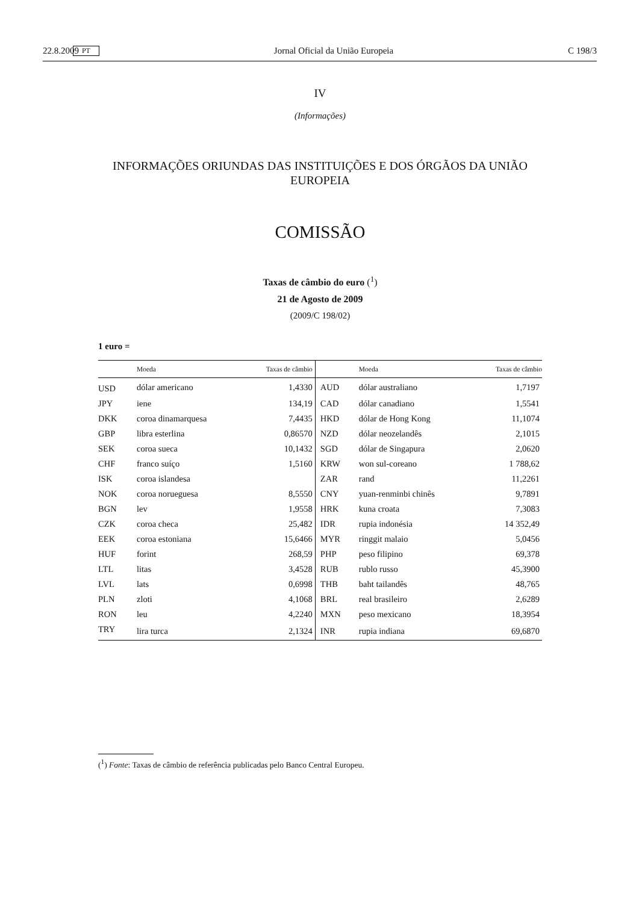22.8.2009 PT Jornal Oficial da União Europeia C 198/3
IV
(Informações)
INFORMAÇÕES ORIUNDAS DAS INSTITUIÇÕES E DOS ÓRGÃOS DA UNIÃO EUROPEIA
COMISSÃO
Taxas de câmbio do euro (<sup>1</sup>)
21 de Agosto de 2009
(2009/C 198/02)
1 euro =
| | Moeda | Taxas de câmbio | | Moeda | Taxas de câmbio |
| --- | --- | --- | --- | --- | --- |
| USD | dólar americano | 1,4330 | AUD | dólar australiano | 1,7197 |
| JPY | iene | 134,19 | CAD | dólar canadiano | 1,5541 |
| DKK | coroa dinamarquesa | 7,4435 | HKD | dólar de Hong Kong | 11,1074 |
| GBP | libra esterlina | 0,86570 | NZD | dólar neozelandês | 2,1015 |
| SEK | coroa sueca | 10,1432 | SGD | dólar de Singapura | 2,0620 |
| CHF | franco suíço | 1,5160 | KRW | won sul-coreano | 1 788,62 |
| ISK | coroa islandesa | | ZAR | rand | 11,2261 |
| NOK | coroa norueguesa | 8,5550 | CNY | yuan-renminbi chinês | 9,7891 |
| BGN | lev | 1,9558 | HRK | kuna croata | 7,3083 |
| CZK | coroa checa | 25,482 | IDR | rupia indonésia | 14 352,49 |
| EEK | coroa estoniana | 15,6466 | MYR | ringgit malaio | 5,0456 |
| HUF | forint | 268,59 | PHP | peso filipino | 69,378 |
| LTL | litas | 3,4528 | RUB | rublo russo | 45,3900 |
| LVL | lats | 0,6998 | THB | baht tailandês | 48,765 |
| PLN | zloti | 4,1068 | BRL | real brasileiro | 2,6289 |
| RON | leu | 4,2240 | MXN | peso mexicano | 18,3954 |
| TRY | lira turca | 2,1324 | INR | rupia indiana | 69,6870 |
(<sup>1</sup>) Fonte: Taxas de câmbio de referência publicadas pelo Banco Central Europeu.